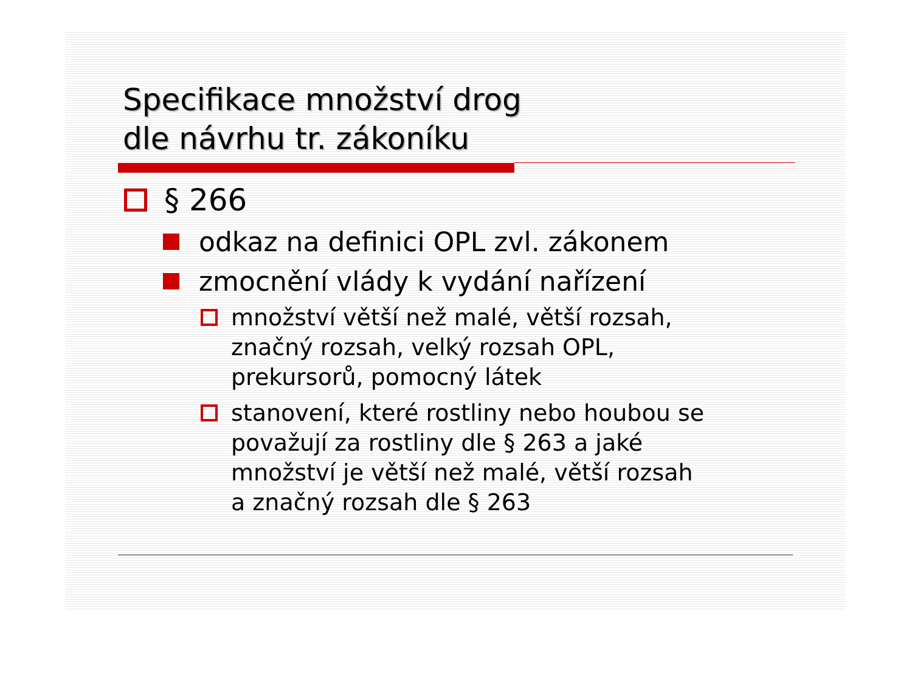Specifikace množství drog
dle návrhu tr. zákoníku
§ 266
odkaz na definici OPL zvl. zákonem
zmocnění vlády k vydání nařízení
množství větší než malé, větší rozsah,
značný rozsah, velký rozsah OPL,
prekursorů, pomocný látek
stanovení, které rostliny nebo houbou se
považují za rostliny dle § 263 a jaké
množství je větší než malé, větší rozsah
a značný rozsah dle § 263